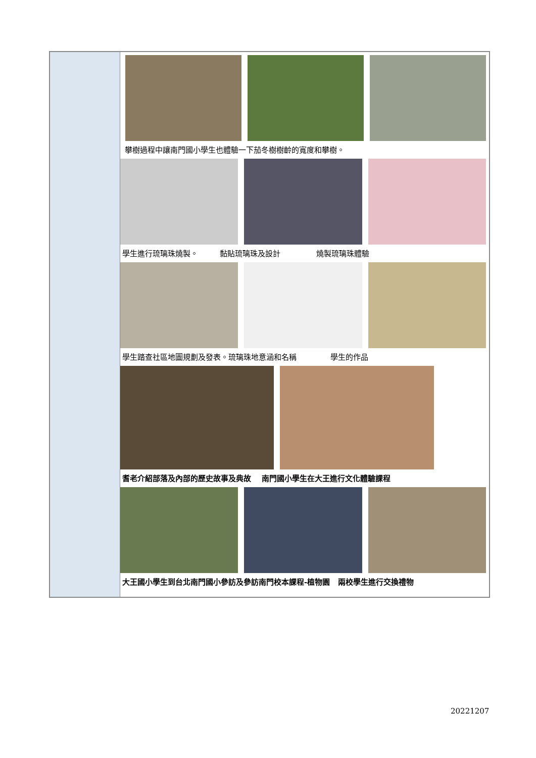| | 攀樹過程中讓南門國小學生也體驗一下茄冬樹樹齡的寬度和攀樹。 學生進行琉璃珠燒製。 黏貼琉璃珠及設計 燒製琉璃珠體驗 學生踏查社區地圖規劃及發表。琉璃珠地意涵和名稱 學生的作品 耆老介紹部落及內部的歷史故事及典故 南門國小學生在大王進行文化體驗課程 大王國小學生到台北南門國小參訪及參訪南門校本課程-植物園 兩校學生進行交換禮物 |
20221207